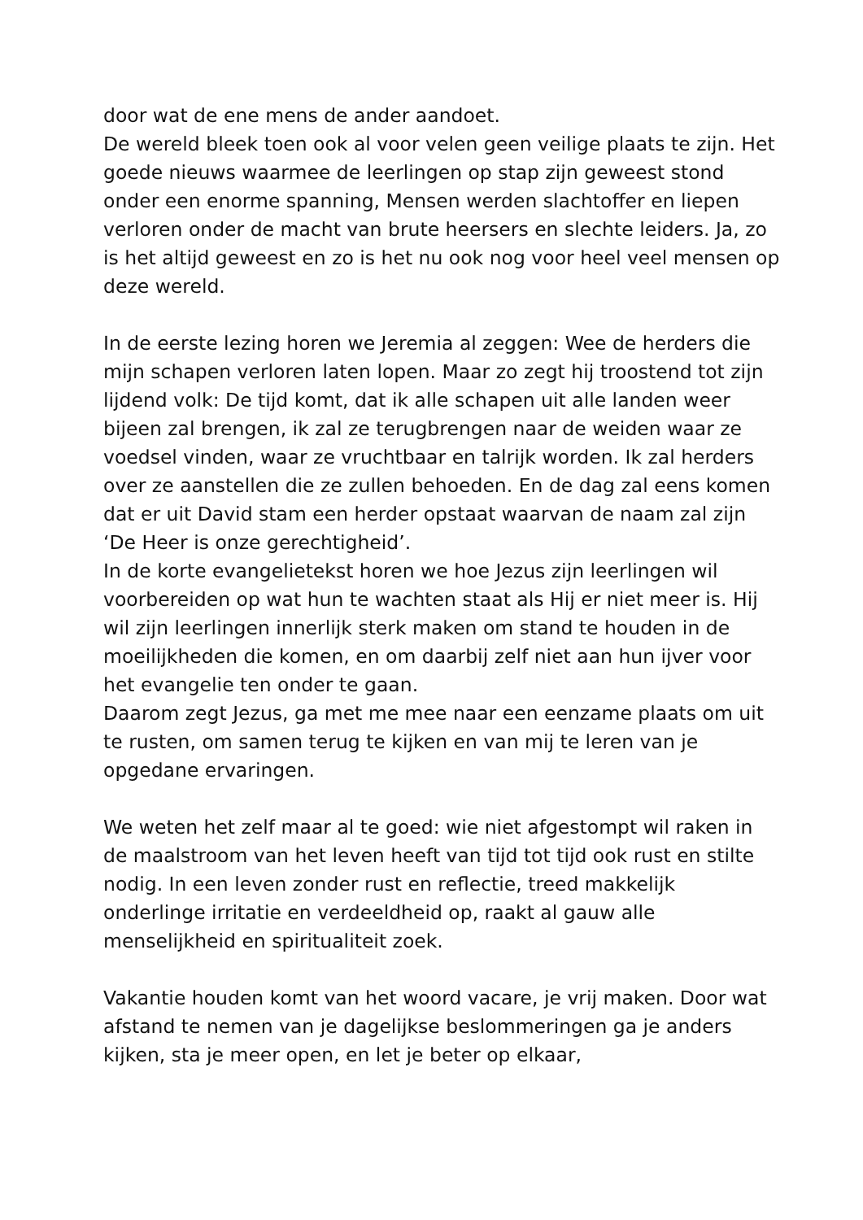door wat de ene mens de ander aandoet.
De wereld bleek toen ook al voor velen geen veilige plaats te zijn. Het goede nieuws waarmee de leerlingen op stap zijn geweest stond onder een enorme spanning, Mensen werden slachtoffer en liepen verloren onder de macht van brute heersers en slechte leiders. Ja, zo is het altijd geweest en zo is het nu ook nog voor heel veel mensen op deze wereld.
In de eerste lezing horen we Jeremia al zeggen: Wee de herders die mijn schapen verloren laten lopen. Maar zo zegt hij troostend tot zijn lijdend volk: De tijd komt, dat ik alle schapen uit alle landen weer bijeen zal brengen, ik zal ze terugbrengen naar de weiden waar ze voedsel vinden, waar ze vruchtbaar en talrijk worden. Ik zal herders over ze aanstellen die ze zullen behoeden. En de dag zal eens komen dat er uit David stam een herder opstaat waarvan de naam zal zijn ‘De Heer is onze gerechtigheid’.
In de korte evangelietekst horen we hoe Jezus zijn leerlingen wil voorbereiden op wat hun te wachten staat als Hij er niet meer is. Hij wil zijn leerlingen innerlijk sterk maken om stand te houden in de moeilijkheden die komen, en om daarbij zelf niet aan hun ijver voor het evangelie ten onder te gaan.
Daarom zegt Jezus, ga met me mee naar een eenzame plaats om uit te rusten, om samen terug te kijken en van mij te leren van je opgedane ervaringen.
We weten het zelf maar al te goed: wie niet afgestompt wil raken in de maalstroom van het leven heeft van tijd tot tijd ook rust en stilte nodig. In een leven zonder rust en reflectie, treed makkelijk onderlinge irritatie en verdeeldheid op, raakt al gauw alle menselijkheid en spiritualiteit zoek.
Vakantie houden komt van het woord vacare, je vrij maken. Door wat afstand te nemen van je dagelijkse beslommeringen ga je anders kijken, sta je meer open, en let je beter op elkaar,